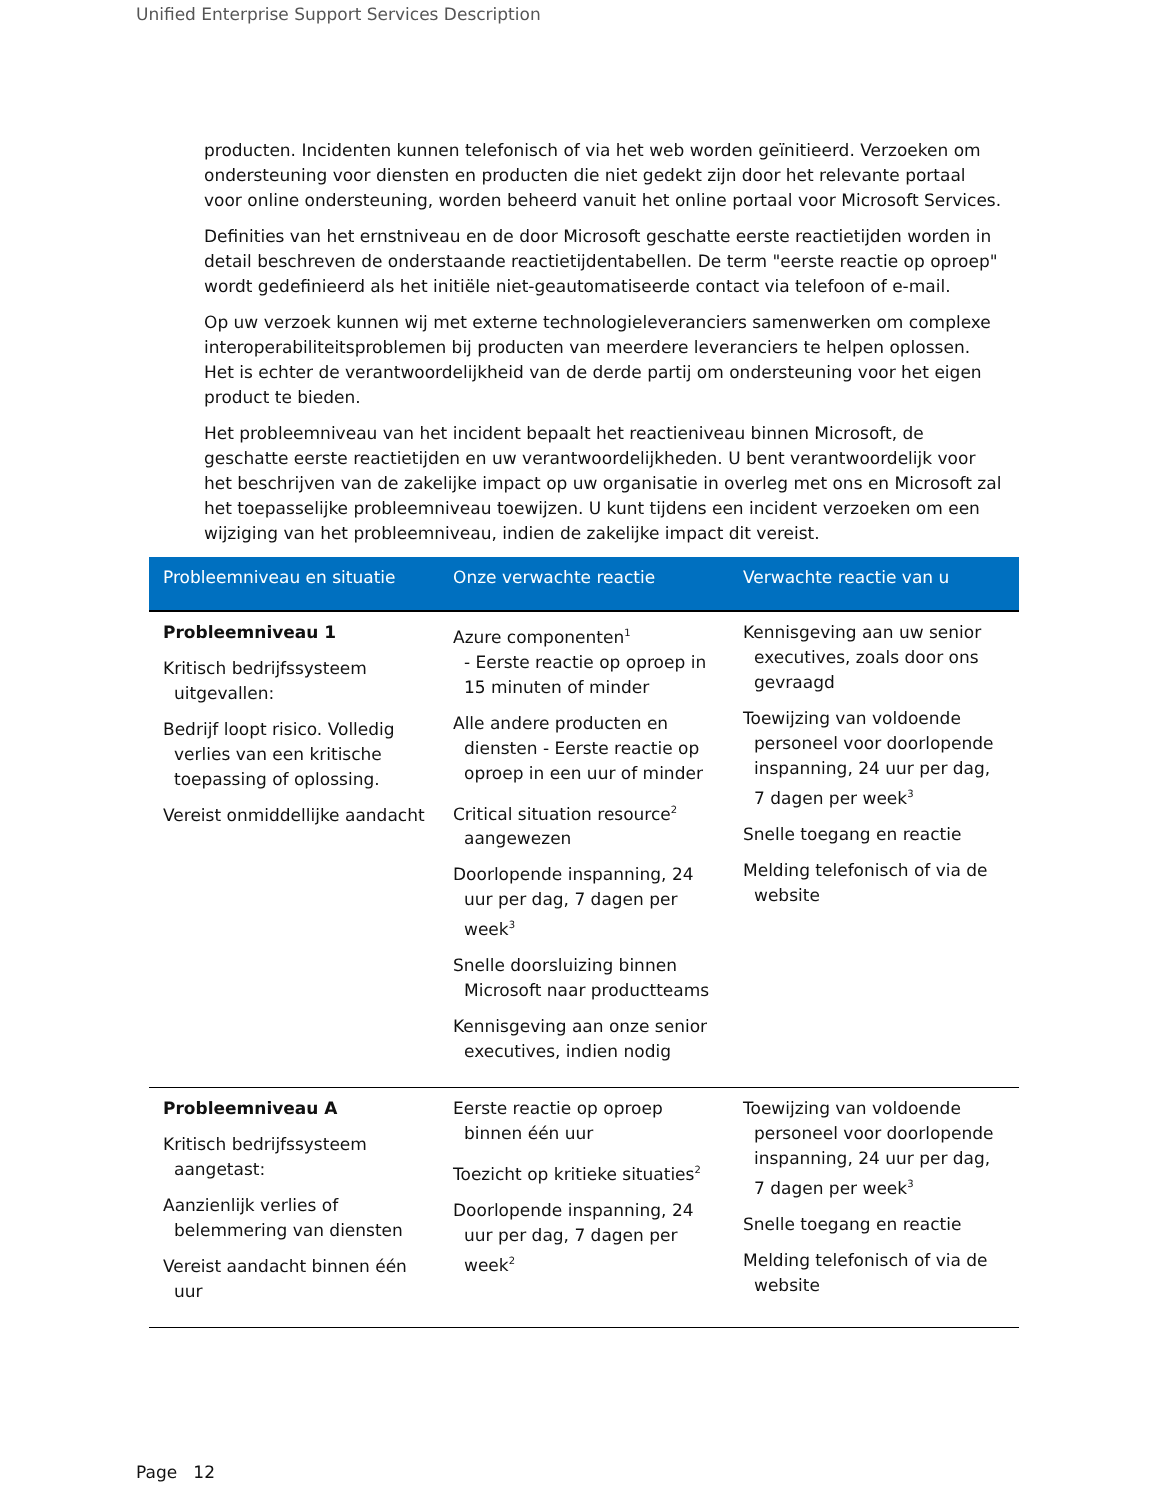Unified Enterprise Support Services Description
producten. Incidenten kunnen telefonisch of via het web worden geïnitieerd. Verzoeken om ondersteuning voor diensten en producten die niet gedekt zijn door het relevante portaal voor online ondersteuning, worden beheerd vanuit het online portaal voor Microsoft Services.
Definities van het ernstniveau en de door Microsoft geschatte eerste reactietijden worden in detail beschreven de onderstaande reactietijdentabellen. De term "eerste reactie op oproep" wordt gedefinieerd als het initiële niet-geautomatiseerde contact via telefoon of e-mail.
Op uw verzoek kunnen wij met externe technologieleveranciers samenwerken om complexe interoperabiliteitsproblemen bij producten van meerdere leveranciers te helpen oplossen. Het is echter de verantwoordelijkheid van de derde partij om ondersteuning voor het eigen product te bieden.
Het probleemniveau van het incident bepaalt het reactieniveau binnen Microsoft, de geschatte eerste reactietijden en uw verantwoordelijkheden. U bent verantwoordelijk voor het beschrijven van de zakelijke impact op uw organisatie in overleg met ons en Microsoft zal het toepasselijke probleemniveau toewijzen. U kunt tijdens een incident verzoeken om een wijziging van het probleemniveau, indien de zakelijke impact dit vereist.
| Probleemniveau en situatie | Onze verwachte reactie | Verwachte reactie van u |
| --- | --- | --- |
| Probleemniveau 1 Kritisch bedrijfssysteem uitgevallen: Bedrijf loopt risico. Volledig verlies van een kritische toepassing of oplossing. Vereist onmiddellijke aandacht | Azure componenten<sup>1</sup> - Eerste reactie op oproep in 15 minuten of minder Alle andere producten en diensten - Eerste reactie op oproep in een uur of minder Critical situation resource<sup>2</sup> aangewezen Doorlopende inspanning, 24 uur per dag, 7 dagen per week<sup>3</sup> Snelle doorsluizing binnen Microsoft naar productteams Kennisgeving aan onze senior executives, indien nodig | Kennisgeving aan uw senior executives, zoals door ons gevraagd Toewijzing van voldoende personeel voor doorlopende inspanning, 24 uur per dag, 7 dagen per week<sup>3</sup> Snelle toegang en reactie Melding telefonisch of via de website |
| Probleemniveau A Kritisch bedrijfssysteem aangetast: Aanzienlijk verlies of belemmering van diensten Vereist aandacht binnen één uur | Eerste reactie op oproep binnen één uur Toezicht op kritieke situaties<sup>2</sup> Doorlopende inspanning, 24 uur per dag, 7 dagen per week<sup>2</sup> | Toewijzing van voldoende personeel voor doorlopende inspanning, 24 uur per dag, 7 dagen per week<sup>3</sup> Snelle toegang en reactie Melding telefonisch of via de website |
Page 12